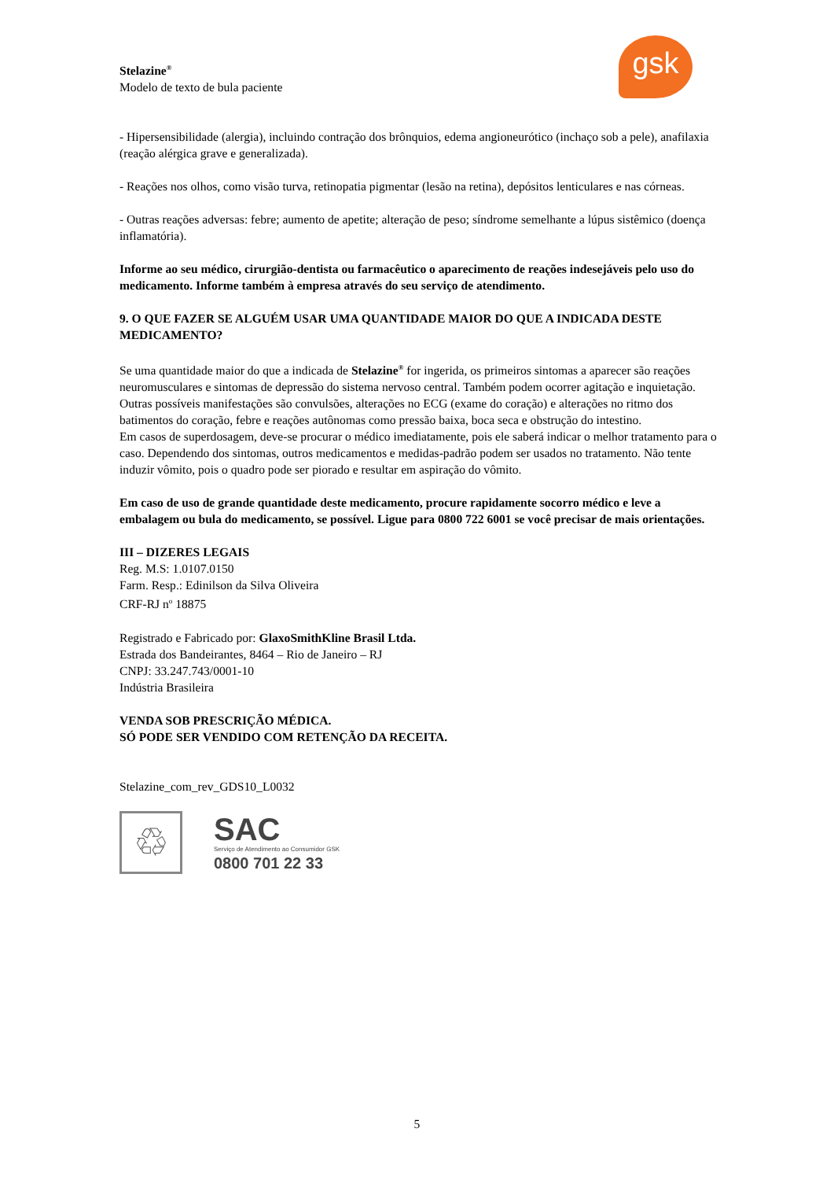gsk
Stelazine<sup>®</sup>
Modelo de texto de bula paciente
- Hipersensibilidade (alergia), incluindo contração dos brônquios, edema angioneurótico (inchaço sob a pele), anafilaxia (reação alérgica grave e generalizada).
- Reações nos olhos, como visão turva, retinopatia pigmentar (lesão na retina), depósitos lenticulares e nas córneas.
- Outras reações adversas: febre; aumento de apetite; alteração de peso; síndrome semelhante a lúpus sistêmico (doença inflamatória).
Informe ao seu médico, cirurgião-dentista ou farmacêutico o aparecimento de reações indesejáveis pelo uso do medicamento. Informe também à empresa através do seu serviço de atendimento.
9. O QUE FAZER SE ALGUÉM USAR UMA QUANTIDADE MAIOR DO QUE A INDICADA DESTE MEDICAMENTO?
Se uma quantidade maior do que a indicada de Stelazine<sup>®</sup> for ingerida, os primeiros sintomas a aparecer são reações neuromusculares e sintomas de depressão do sistema nervoso central. Também podem ocorrer agitação e inquietação. Outras possíveis manifestações são convulsões, alterações no ECG (exame do coração) e alterações no ritmo dos batimentos do coração, febre e reações autônomas como pressão baixa, boca seca e obstrução do intestino.
Em casos de superdosagem, deve-se procurar o médico imediatamente, pois ele saberá indicar o melhor tratamento para o caso. Dependendo dos sintomas, outros medicamentos e medidas-padrão podem ser usados no tratamento. Não tente induzir vômito, pois o quadro pode ser piorado e resultar em aspiração do vômito.
Em caso de uso de grande quantidade deste medicamento, procure rapidamente socorro médico e leve a embalagem ou bula do medicamento, se possível. Ligue para 0800 722 6001 se você precisar de mais orientações.
III – DIZERES LEGAIS
Reg. M.S: 1.0107.0150
Farm. Resp.: Edinilson da Silva Oliveira
CRF-RJ n<sup>o</sup> 18875
Registrado e Fabricado por: GlaxoSmithKline Brasil Ltda.
Estrada dos Bandeirantes, 8464 – Rio de Janeiro – RJ
CNPJ: 33.247.743/0001-10
Indústria Brasileira
VENDA SOB PRESCRIÇÃO MÉDICA.
SÓ PODE SER VENDIDO COM RETENÇÃO DA RECEITA.
Stelazine_com_rev_GDS10_L0032
♲
SAC
Serviço de Atendimento ao Consumidor GSK
0800 701 22 33
5